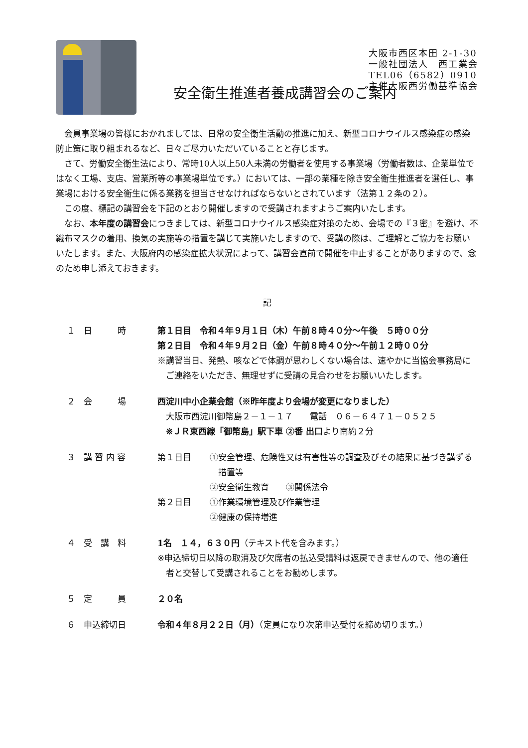大阪市西区本田 2-1-30
一般社団法人　西工業会
TEL06（6582）0910
主催大阪西労働基準協会
安全衛生推進者養成講習会のご案内
会員事業場の皆様におかれましては、日常の安全衛生活動の推進に加え、新型コロナウイルス感染症の感染防止策に取り組まれるなど、日々ご尽力いただいていることと存じます。
さて、労働安全衛生法により、常時10人以上50人未満の労働者を使用する事業場（労働者数は、企業単位ではなく工場、支店、営業所等の事業場単位です。）においては、一部の業種を除き安全衛生推進者を選任し、事業場における安全衛生に係る業務を担当させなければならないとされています（法第１２条の２）。
この度、標記の講習会を下記のとおり開催しますので受講されますようご案内いたします。
なお、本年度の講習会につきましては、新型コロナウイルス感染症対策のため、会場での『３密』を避け、不織布マスクの着用、換気の実施等の措置を講じて実施いたしますので、受講の際は、ご理解とご協力をお願いいたします。また、大阪府内の感染症拡大状況によって、講習会直前で開催を中止することがありますので、念のため申し添えておきます。
記
１　日　　　時 第１日目　令和４年９月１日（木）午前８時４０分～午後　５時００分
第２日目　令和４年９月２日（金）午前８時４０分～午前１２時００分
※講習当日、発熱、咳などで体調が思わしくない場合は、速やかに当協会事務局に
　ご連絡をいただき、無理せずに受講の見合わせをお願いいたします。
２　会　　　場 西淀川中小企業会館（※昨年度より会場が変更になりました）
　大阪市西淀川御幣島２－１－１７　　電話　０６－６４７１－０５２５
　※ＪＲ東西線「御幣島」駅下車 ②番 出口より南約２分
３　講 習 内 容 第１日目
①安全管理、危険性又は有害性等の調査及びその結果に基づき講ずる
　措置等
②安全衛生教育　　③関係法令
第２日目
①作業環境管理及び作業管理
②健康の保持増進
４　受　講　料 1名　１４，６３０円（テキスト代を含みます。）
※申込締切日以降の取消及び欠席者の払込受講料は返戻できませんので、他の適任
　者と交替して受講されることをお勧めします。
５　定　　　員 ２０名
６　申込締切日 令和４年８月２２日（月）（定員になり次第申込受付を締め切ります。）